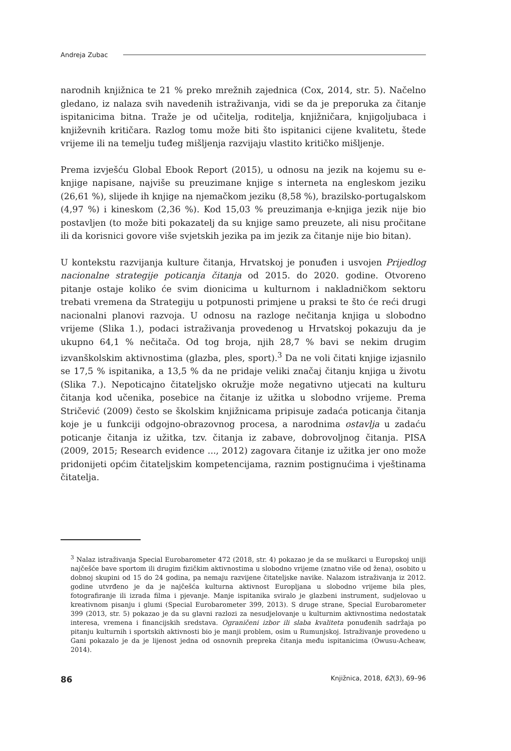Andreja Zubac
narodnih knjižnica te 21 % preko mrežnih zajednica (Cox, 2014, str. 5). Načelno gledano, iz nalaza svih navedenih istraživanja, vidi se da je preporuka za čitanje ispitanicima bitna. Traže je od učitelja, roditelja, knjižničara, knjigoljubaca i književnih kritičara. Razlog tomu može biti što ispitanici cijene kvalitetu, štede vrijeme ili na temelju tuđeg mišljenja razvijaju vlastito kritičko mišljenje.
Prema izvješću Global Ebook Report (2015), u odnosu na jezik na kojemu su e-knjige napisane, najviše su preuzimane knjige s interneta na engleskom jeziku (26,61 %), slijede ih knjige na njemačkom jeziku (8,58 %), brazilsko-portugalskom (4,97 %) i kineskom (2,36 %). Kod 15,03 % preuzimanja e-knjiga jezik nije bio postavljen (to može biti pokazatelj da su knjige samo preuzete, ali nisu pročitane ili da korisnici govore više svjetskih jezika pa im jezik za čitanje nije bio bitan).
U kontekstu razvijanja kulture čitanja, Hrvatskoj je ponuđen i usvojen Prijedlog nacionalne strategije poticanja čitanja od 2015. do 2020. godine. Otvoreno pitanje ostaje koliko će svim dionicima u kulturnom i nakladničkom sektoru trebati vremena da Strategiju u potpunosti primjene u praksi te što će reći drugi nacionalni planovi razvoja. U odnosu na razloge nečitanja knjiga u slobodno vrijeme (Slika 1.), podaci istraživanja provedenog u Hrvatskoj pokazuju da je ukupno 64,1 % nečitača. Od tog broja, njih 28,7 % bavi se nekim drugim izvanškolskim aktivnostima (glazba, ples, sport).<sup>3</sup> Da ne voli čitati knjige izjasnilo se 17,5 % ispitanika, a 13,5 % da ne pridaje veliki značaj čitanju knjiga u životu (Slika 7.). Nepoticajno čitateljsko okružje može negativno utjecati na kulturu čitanja kod učenika, posebice na čitanje iz užitka u slobodno vrijeme. Prema Stričević (2009) često se školskim knjižnicama pripisuje zadaća poticanja čitanja koje je u funkciji odgojno-obrazovnog procesa, a narodnima ostavlja u zadaću poticanje čitanja iz užitka, tzv. čitanja iz zabave, dobrovoljnog čitanja. PISA (2009, 2015; Research evidence ..., 2012) zagovara čitanje iz užitka jer ono može pridonijeti općim čitateljskim kompetencijama, raznim postignućima i vještinama čitatelja.
<sup>3</sup> Nalaz istraživanja Special Eurobarometer 472 (2018, str. 4) pokazao je da se muškarci u Europskoj uniji najčešće bave sportom ili drugim fizičkim aktivnostima u slobodno vrijeme (znatno više od žena), osobito u dobnoj skupini od 15 do 24 godina, pa nemaju razvijene čitateljske navike. Nalazom istraživanja iz 2012. godine utvrđeno je da je najčešća kulturna aktivnost Europljana u slobodno vrijeme bila ples, fotografiranje ili izrada filma i pjevanje. Manje ispitanika sviralo je glazbeni instrument, sudjelovao u kreativnom pisanju i glumi (Special Eurobarometer 399, 2013). S druge strane, Special Eurobarometer 399 (2013, str. 5) pokazao je da su glavni razlozi za nesudjelovanje u kulturnim aktivnostima nedostatak interesa, vremena i financijskih sredstava. Ograničeni izbor ili slaba kvaliteta ponuđenih sadržaja po pitanju kulturnih i sportskih aktivnosti bio je manji problem, osim u Rumunjskoj. Istraživanje provedeno u Gani pokazalo je da je lijenost jedna od osnovnih prepreka čitanja među ispitanicima (Owusu-Acheaw, 2014).
86 Knjižnica, 2018, 62(3), 69–96